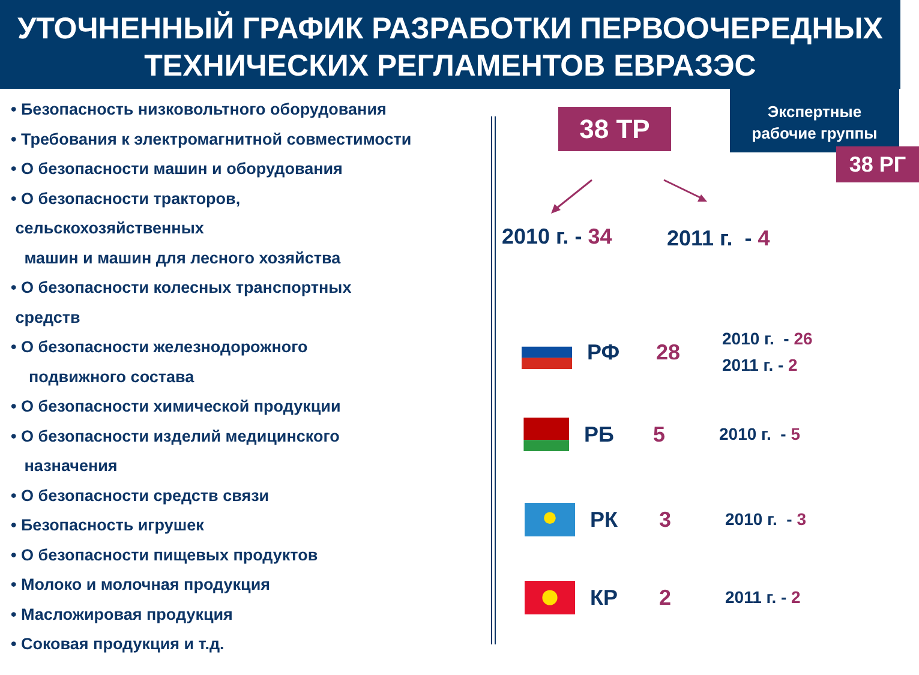УТОЧНЕННЫЙ ГРАФИК РАЗРАБОТКИ ПЕРВООЧЕРЕДНЫХ
ТЕХНИЧЕСКИХ РЕГЛАМЕНТОВ ЕВРАЗЭС
• Безопасность низковольтного оборудования
• Требования к электромагнитной совместимости
• О безопасности машин и оборудования
• О безопасности тракторов,
сельскохозяйственных
машин и машин для лесного хозяйства
• О безопасности колесных транспортных
средств
• О безопасности железнодорожного
подвижного состава
• О безопасности химической продукции
• О безопасности изделий медицинского
назначения
• О безопасности средств связи
• Безопасность игрушек
• О безопасности пищевых продуктов
• Молоко и молочная продукция
• Масложировая продукция
• Соковая продукция и т.д.
38 ТР
Экспертные
рабочие группы
38 РГ
2010 г. - 34 2011 г. - 4
РФ 28 2010 г. - 26
2011 г. - 2
РБ 5 2010 г. - 5
РК 3 2010 г. - 3
КР 2 2011 г. - 2